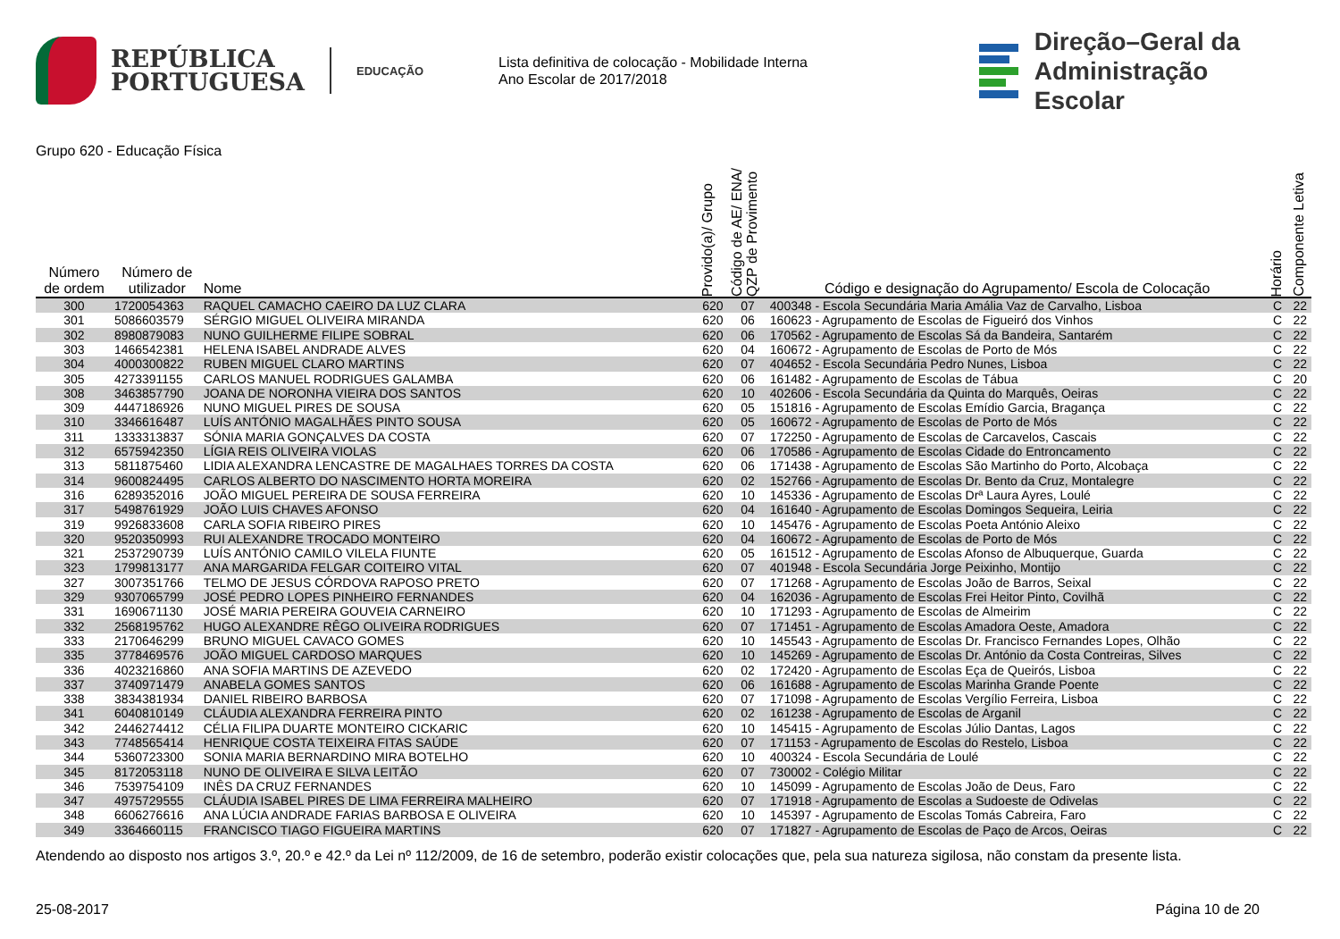REPÚBLICA
PORTUGUESA
EDUCAÇÃO
Lista definitiva de colocação - Mobilidade Interna
Ano Escolar de 2017/2018
Direção–Geral da
Administração Escolar
Grupo 620 - Educação Física
| Número de ordem | Número de utilizador | Nome | Provido(a)/ Grupo | Código de AE/ ENA/ QZP de Provimento | Código e designação do Agrupamento/ Escola de Colocação | Horário | Componente Letiva |
| --- | --- | --- | --- | --- | --- | --- | --- |
| 300 | 1720054363 | RAQUEL CAMACHO CAEIRO DA LUZ CLARA | 620 | 07 | 400348 - Escola Secundária Maria Amália Vaz de Carvalho, Lisboa | C | 22 |
| 301 | 5086603579 | SÉRGIO MIGUEL OLIVEIRA MIRANDA | 620 | 06 | 160623 - Agrupamento de Escolas de Figueiró dos Vinhos | C | 22 |
| 302 | 8980879083 | NUNO GUILHERME FILIPE SOBRAL | 620 | 06 | 170562 - Agrupamento de Escolas Sá da Bandeira, Santarém | C | 22 |
| 303 | 1466542381 | HELENA ISABEL ANDRADE ALVES | 620 | 04 | 160672 - Agrupamento de Escolas de Porto de Mós | C | 22 |
| 304 | 4000300822 | RUBEN MIGUEL CLARO MARTINS | 620 | 07 | 404652 - Escola Secundária Pedro Nunes, Lisboa | C | 22 |
| 305 | 4273391155 | CARLOS MANUEL RODRIGUES GALAMBA | 620 | 06 | 161482 - Agrupamento de Escolas de Tábua | C | 20 |
| 308 | 3463857790 | JOANA DE NORONHA VIEIRA DOS SANTOS | 620 | 10 | 402606 - Escola Secundária da Quinta do Marquês, Oeiras | C | 22 |
| 309 | 4447186926 | NUNO MIGUEL PIRES DE SOUSA | 620 | 05 | 151816 - Agrupamento de Escolas Emídio Garcia, Bragança | C | 22 |
| 310 | 3346616487 | LUÍS ANTÓNIO MAGALHÃES PINTO SOUSA | 620 | 05 | 160672 - Agrupamento de Escolas de Porto de Mós | C | 22 |
| 311 | 1333313837 | SÓNIA MARIA GONÇALVES DA COSTA | 620 | 07 | 172250 - Agrupamento de Escolas de Carcavelos, Cascais | C | 22 |
| 312 | 6575942350 | LÍGIA REIS OLIVEIRA VIOLAS | 620 | 06 | 170586 - Agrupamento de Escolas Cidade do Entroncamento | C | 22 |
| 313 | 5811875460 | LIDIA ALEXANDRA LENCASTRE DE MAGALHAES TORRES DA COSTA | 620 | 06 | 171438 - Agrupamento de Escolas São Martinho do Porto, Alcobaça | C | 22 |
| 314 | 9600824495 | CARLOS ALBERTO DO NASCIMENTO HORTA MOREIRA | 620 | 02 | 152766 - Agrupamento de Escolas Dr. Bento da Cruz, Montalegre | C | 22 |
| 316 | 6289352016 | JOÃO MIGUEL PEREIRA DE SOUSA FERREIRA | 620 | 10 | 145336 - Agrupamento de Escolas Drª Laura Ayres, Loulé | C | 22 |
| 317 | 5498761929 | JOÃO LUIS CHAVES AFONSO | 620 | 04 | 161640 - Agrupamento de Escolas Domingos Sequeira, Leiria | C | 22 |
| 319 | 9926833608 | CARLA SOFIA RIBEIRO PIRES | 620 | 10 | 145476 - Agrupamento de Escolas Poeta António Aleixo | C | 22 |
| 320 | 9520350993 | RUI ALEXANDRE TROCADO MONTEIRO | 620 | 04 | 160672 - Agrupamento de Escolas de Porto de Mós | C | 22 |
| 321 | 2537290739 | LUÍS ANTÓNIO CAMILO VILELA FIUNTE | 620 | 05 | 161512 - Agrupamento de Escolas Afonso de Albuquerque, Guarda | C | 22 |
| 323 | 1799813177 | ANA MARGARIDA FELGAR COITEIRO VITAL | 620 | 07 | 401948 - Escola Secundária Jorge Peixinho, Montijo | C | 22 |
| 327 | 3007351766 | TELMO DE JESUS CÓRDOVA RAPOSO PRETO | 620 | 07 | 171268 - Agrupamento de Escolas João de Barros, Seixal | C | 22 |
| 329 | 9307065799 | JOSÉ PEDRO LOPES PINHEIRO FERNANDES | 620 | 04 | 162036 - Agrupamento de Escolas Frei Heitor Pinto, Covilhã | C | 22 |
| 331 | 1690671130 | JOSÉ MARIA PEREIRA GOUVEIA CARNEIRO | 620 | 10 | 171293 - Agrupamento de Escolas de Almeirim | C | 22 |
| 332 | 2568195762 | HUGO ALEXANDRE RÊGO OLIVEIRA RODRIGUES | 620 | 07 | 171451 - Agrupamento de Escolas Amadora Oeste, Amadora | C | 22 |
| 333 | 2170646299 | BRUNO MIGUEL CAVACO GOMES | 620 | 10 | 145543 - Agrupamento de Escolas Dr. Francisco Fernandes Lopes, Olhão | C | 22 |
| 335 | 3778469576 | JOÃO MIGUEL CARDOSO MARQUES | 620 | 10 | 145269 - Agrupamento de Escolas Dr. António da Costa Contreiras, Silves | C | 22 |
| 336 | 4023216860 | ANA SOFIA MARTINS DE AZEVEDO | 620 | 02 | 172420 - Agrupamento de Escolas Eça de Queirós, Lisboa | C | 22 |
| 337 | 3740971479 | ANABELA GOMES SANTOS | 620 | 06 | 161688 - Agrupamento de Escolas Marinha Grande Poente | C | 22 |
| 338 | 3834381934 | DANIEL RIBEIRO BARBOSA | 620 | 07 | 171098 - Agrupamento de Escolas Vergílio Ferreira, Lisboa | C | 22 |
| 341 | 6040810149 | CLÁUDIA ALEXANDRA FERREIRA PINTO | 620 | 02 | 161238 - Agrupamento de Escolas de Arganil | C | 22 |
| 342 | 2446274412 | CÉLIA FILIPA DUARTE MONTEIRO CICKARIC | 620 | 10 | 145415 - Agrupamento de Escolas Júlio Dantas, Lagos | C | 22 |
| 343 | 7748565414 | HENRIQUE COSTA TEIXEIRA FITAS SAÚDE | 620 | 07 | 171153 - Agrupamento de Escolas do Restelo, Lisboa | C | 22 |
| 344 | 5360723300 | SONIA MARIA BERNARDINO MIRA BOTELHO | 620 | 10 | 400324 - Escola Secundária de Loulé | C | 22 |
| 345 | 8172053118 | NUNO DE OLIVEIRA E SILVA LEITÃO | 620 | 07 | 730002 - Colégio Militar | C | 22 |
| 346 | 7539754109 | INÊS DA CRUZ FERNANDES | 620 | 10 | 145099 - Agrupamento de Escolas João de Deus, Faro | C | 22 |
| 347 | 4975729555 | CLÁUDIA ISABEL PIRES DE LIMA FERREIRA MALHEIRO | 620 | 07 | 171918 - Agrupamento de Escolas a Sudoeste de Odivelas | C | 22 |
| 348 | 6606276616 | ANA LÚCIA ANDRADE FARIAS BARBOSA E OLIVEIRA | 620 | 10 | 145397 - Agrupamento de Escolas Tomás Cabreira, Faro | C | 22 |
| 349 | 3364660115 | FRANCISCO TIAGO FIGUEIRA MARTINS | 620 | 07 | 171827 - Agrupamento de Escolas de Paço de Arcos, Oeiras | C | 22 |
Atendendo ao disposto nos artigos 3.º, 20.º e 42.º da Lei nº 112/2009, de 16 de setembro, poderão existir colocações que, pela sua natureza sigilosa, não constam da presente lista.
25-08-2017 Página 10 de 20